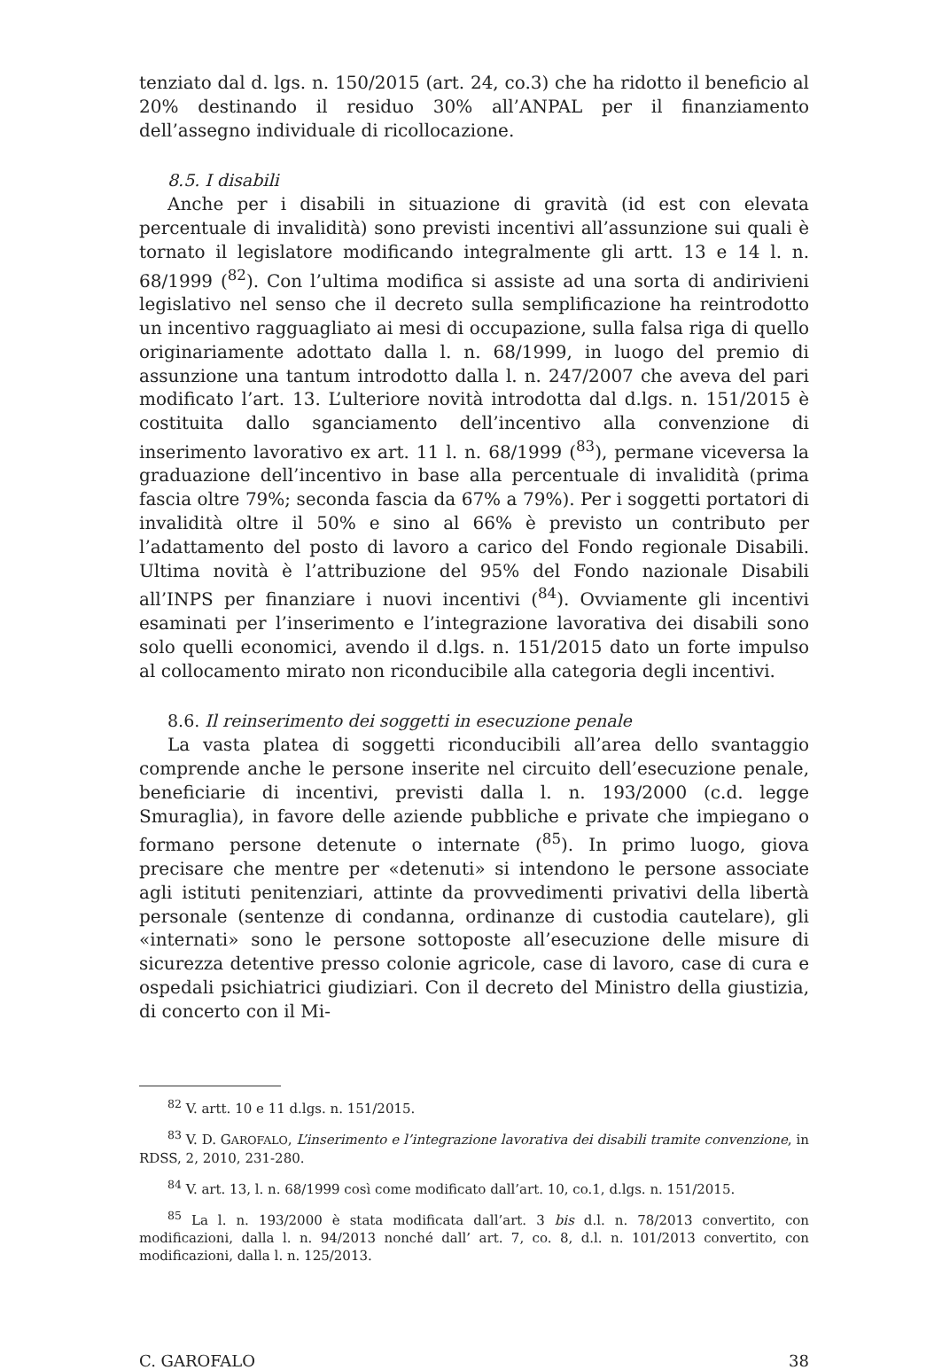tenziato dal d. lgs. n. 150/2015 (art. 24, co.3) che ha ridotto il beneficio al 20% destinando il residuo 30% all’ANPAL per il finanziamento dell’assegno individuale di ricollocazione.
8.5. I disabili
Anche per i disabili in situazione di gravità (id est con elevata percentuale di invalidità) sono previsti incentivi all’assunzione sui quali è tornato il legislatore modificando integralmente gli artt. 13 e 14 l. n. 68/1999 (<sup>82</sup>). Con l’ultima modifica si assiste ad una sorta di andirivieni legislativo nel senso che il decreto sulla semplificazione ha reintrodotto un incentivo ragguagliato ai mesi di occupazione, sulla falsa riga di quello originariamente adottato dalla l. n. 68/1999, in luogo del premio di assunzione una tantum introdotto dalla l. n. 247/2007 che aveva del pari modificato l’art. 13. L’ulteriore novità introdotta dal d.lgs. n. 151/2015 è costituita dallo sganciamento dell’incentivo alla convenzione di inserimento lavorativo ex art. 11 l. n. 68/1999 (<sup>83</sup>), permane viceversa la graduazione dell’incentivo in base alla percentuale di invalidità (prima fascia oltre 79%; seconda fascia da 67% a 79%). Per i soggetti portatori di invalidità oltre il 50% e sino al 66% è previsto un contributo per l’adattamento del posto di lavoro a carico del Fondo regionale Disabili. Ultima novità è l’attribuzione del 95% del Fondo nazionale Disabili all’INPS per finanziare i nuovi incentivi (<sup>84</sup>). Ovviamente gli incentivi esaminati per l’inserimento e l’integrazione lavorativa dei disabili sono solo quelli economici, avendo il d.lgs. n. 151/2015 dato un forte impulso al collocamento mirato non riconducibile alla categoria degli incentivi.
8.6. Il reinserimento dei soggetti in esecuzione penale
La vasta platea di soggetti riconducibili all’area dello svantaggio comprende anche le persone inserite nel circuito dell’esecuzione penale, beneficiarie di incentivi, previsti dalla l. n. 193/2000 (c.d. legge Smuraglia), in favore delle aziende pubbliche e private che impiegano o formano persone detenute o internate (<sup>85</sup>). In primo luogo, giova precisare che mentre per «detenuti» si intendono le persone associate agli istituti penitenziari, attinte da provvedimenti privativi della libertà personale (sentenze di condanna, ordinanze di custodia cautelare), gli «internati» sono le persone sottoposte all’esecuzione delle misure di sicurezza detentive presso colonie agricole, case di lavoro, case di cura e ospedali psichiatrici giudiziari. Con il decreto del Ministro della giustizia, di concerto con il Mi-
<sup>82</sup> V. artt. 10 e 11 d.lgs. n. 151/2015.
<sup>83</sup> V. D. GAROFALO, L’inserimento e l’integrazione lavorativa dei disabili tramite convenzione, in RDSS, 2, 2010, 231-280.
<sup>84</sup> V. art. 13, l. n. 68/1999 così come modificato dall’art. 10, co.1, d.lgs. n. 151/2015.
<sup>85</sup> La l. n. 193/2000 è stata modificata dall’art. 3 bis d.l. n. 78/2013 convertito, con modificazioni, dalla l. n. 94/2013 nonché dall’ art. 7, co. 8, d.l. n. 101/2013 convertito, con modificazioni, dalla l. n. 125/2013.
C. GAROFALO 38